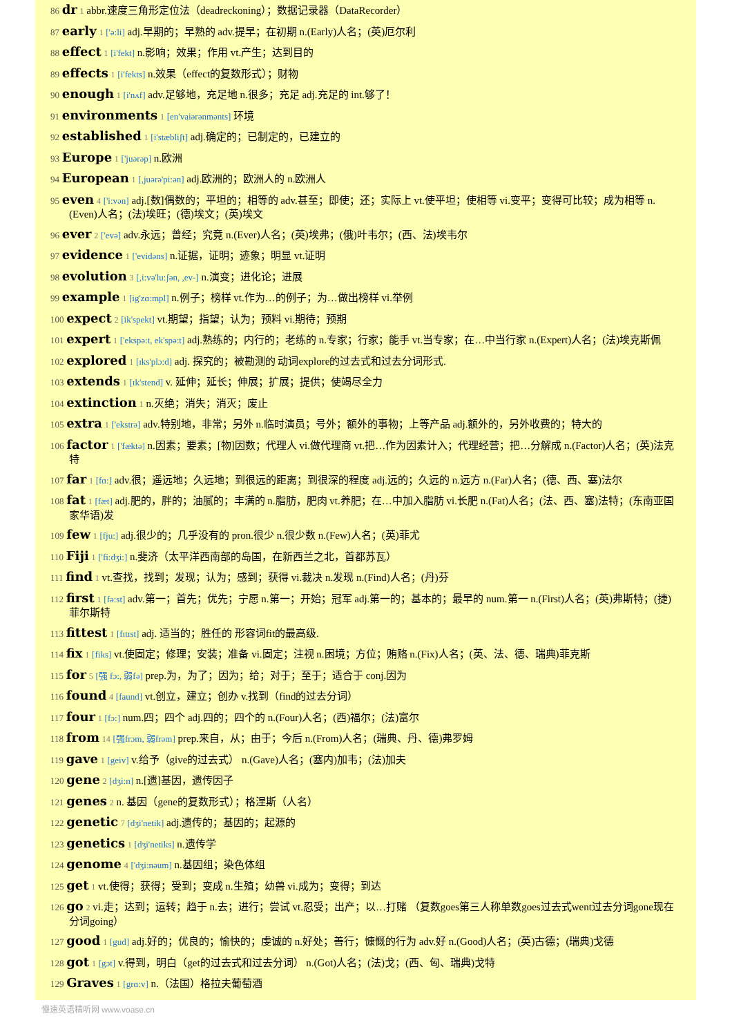86 dr 1 abbr.速度三角形定位法（deadreckoning）；数据记录器（DataRecorder）
87 early 1 ['ə:li] adj.早期的；早熟的 adv.提早；在初期 n.(Early)人名；(英)厄尔利
88 effect 1 [i'fekt] n.影响；效果；作用 vt.产生；达到目的
89 effects 1 [i'fekts] n.效果（effect的复数形式）；财物
90 enough 1 [i'nʌf] adv.足够地，充足地 n.很多；充足 adj.充足的 int.够了！
91 environments 1 [en'vaiərənmənts] 环境
92 established 1 [i'stæbliʃt] adj.确定的；已制定的，已建立的
93 Europe 1 ['juərəp] n.欧洲
94 European 1 [,juərə'pi:ən] adj.欧洲的；欧洲人的 n.欧洲人
95 even 4 ['i:vən] adj.[数]偶数的；平坦的；相等的 adv.甚至；即使；还；实际上 vt.使平坦；使相等 vi.变平；变得可比较；成为相等 n.(Even)人名；(法)埃旺；(德)埃文；(英)埃文
96 ever 2 ['evə] adv.永远；曾经；究竟 n.(Ever)人名；(英)埃弗；(俄)叶韦尔；(西、法)埃韦尔
97 evidence 1 ['evidəns] n.证据，证明；迹象；明显 vt.证明
98 evolution 3 [,i:və'lu:ʃən, ,ev-] n.演变；进化论；进展
99 example 1 [ig'zɑ:mpl] n.例子；榜样 vt.作为…的例子；为…做出榜样 vi.举例
100 expect 2 [ik'spekt] vt.期望；指望；认为；预料 vi.期待；预期
101 expert 1 ['ekspə:t, ek'spə:t] adj.熟练的；内行的；老练的 n.专家；行家；能手 vt.当专家；在…中当行家 n.(Expert)人名；(法)埃克斯佩
102 explored 1 [ɪks'plɔ:d] adj. 探究的；被勘测的 动词explore的过去式和过去分词形式.
103 extends 1 [ɪk'stend] v. 延伸；延长；伸展；扩展；提供；使竭尽全力
104 extinction 1 n.灭绝；消失；消灭；废止
105 extra 1 ['ekstrə] adv.特别地，非常；另外 n.临时演员；号外；额外的事物；上等产品 adj.额外的，另外收费的；特大的
106 factor 1 ['fæktə] n.因素；要素；[物]因数；代理人 vi.做代理商 vt.把…作为因素计入；代理经营；把…分解成 n.(Factor)人名；(英)法克特
107 far 1 [fɑ:] adv.很；遥远地；久远地；到很远的距离；到很深的程度 adj.远的；久远的 n.远方 n.(Far)人名；(德、西、塞)法尔
108 fat 1 [fæt] adj.肥的，胖的；油腻的；丰满的 n.脂肪，肥肉 vt.养肥；在…中加入脂肪 vi.长肥 n.(Fat)人名；(法、西、塞)法特；(东南亚国家华语)发
109 few 1 [fju:] adj.很少的；几乎没有的 pron.很少 n.很少数 n.(Few)人名；(英)菲尤
110 Fiji 1 ['fi:dʒi:] n.斐济（太平洋西南部的岛国，在新西兰之北，首都苏瓦）
111 find 1 vt.查找，找到；发现；认为；感到；获得 vi.裁决 n.发现 n.(Find)人名；(丹)芬
112 first 1 [fə:st] adv.第一；首先；优先；宁愿 n.第一；开始；冠军 adj.第一的；基本的；最早的 num.第一 n.(First)人名；(英)弗斯特；(捷)菲尔斯特
113 fittest 1 [fɪtɪst] adj. 适当的；胜任的 形容词fit的最高级.
114 fix 1 [fiks] vt.使固定；修理；安装；准备 vi.固定；注视 n.困境；方位；贿赂 n.(Fix)人名；(英、法、德、瑞典)菲克斯
115 for 5 [强 fɔ:, 弱fə] prep.为，为了；因为；给；对于；至于；适合于 conj.因为
116 found 4 [faund] vt.创立，建立；创办 v.找到（find的过去分词）
117 four 1 [fɔ:] num.四；四个 adj.四的；四个的 n.(Four)人名；(西)福尔；(法)富尔
118 from 14 [强frɔm, 弱frəm] prep.来自，从；由于；今后 n.(From)人名；(瑞典、丹、德)弗罗姆
119 gave 1 [geiv] v.给予（give的过去式） n.(Gave)人名；(塞内)加韦；(法)加夫
120 gene 2 [dʒi:n] n.[遗]基因，遗传因子
121 genes 2 n. 基因（gene的复数形式）；格涅斯（人名）
122 genetic 7 [dʒi'netik] adj.遗传的；基因的；起源的
123 genetics 1 [dʒi'netiks] n.遗传学
124 genome 4 ['dʒi:nəum] n.基因组；染色体组
125 get 1 vt.使得；获得；受到；变成 n.生殖；幼兽 vi.成为；变得；到达
126 go 2 vi.走；达到；运转；趋于 n.去；进行；尝试 vt.忍受；出产；以…打赌 （复数goes第三人称单数goes过去式went过去分词gone现在分词going）
127 good 1 [gud] adj.好的；优良的；愉快的；虔诚的 n.好处；善行；慷慨的行为 adv.好 n.(Good)人名；(英)古德；(瑞典)戈德
128 got 1 [gɔt] v.得到，明白（get的过去式和过去分词） n.(Got)人名；(法)戈；(西、匈、瑞典)戈特
129 Graves 1 [grɑ:v] n.（法国）格拉夫葡萄酒
慢速英语精听网 www.voase.cn